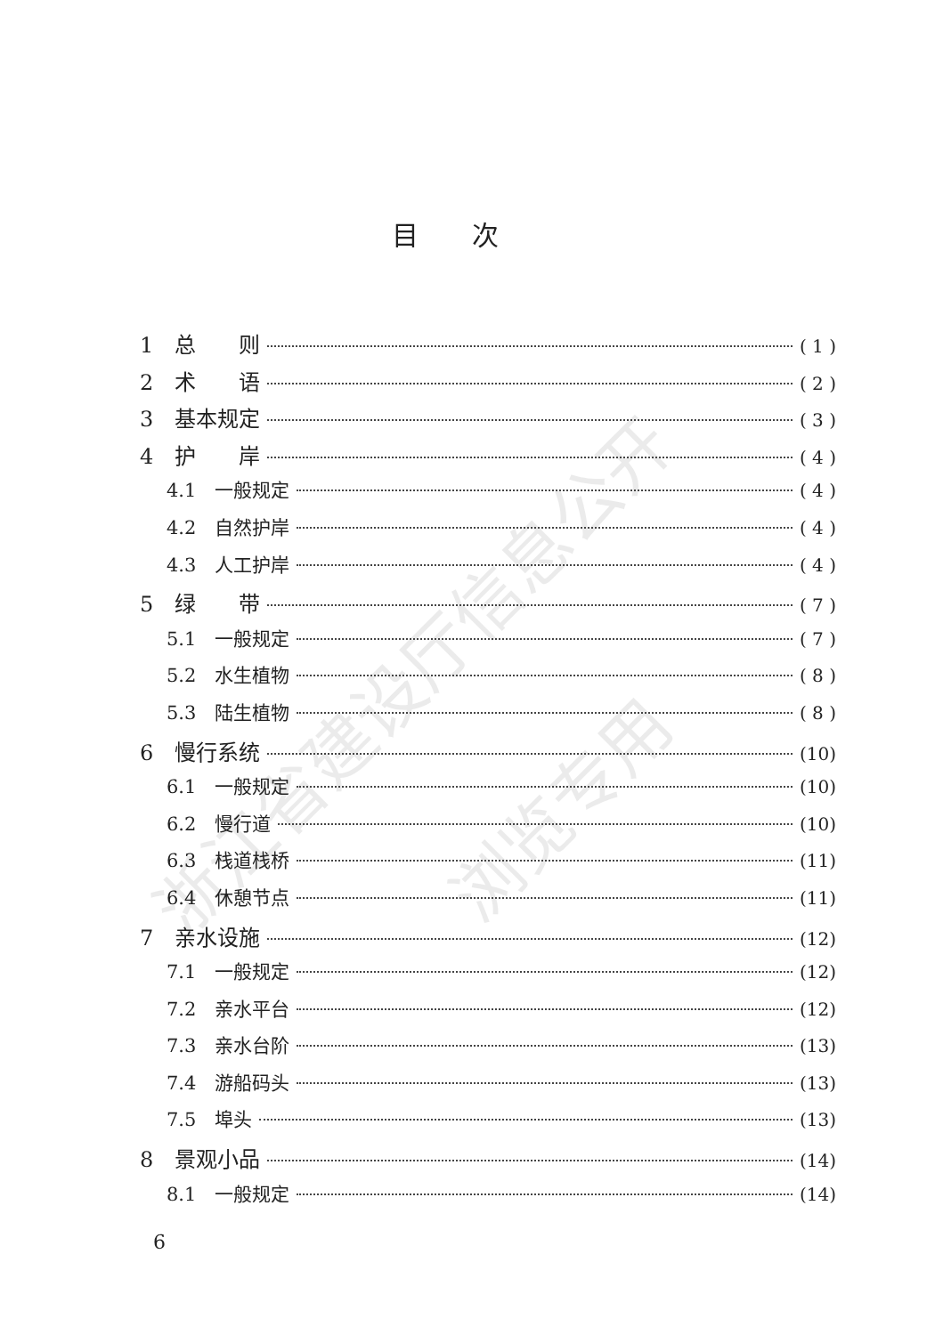浙江省建设厅信息公开
浏览专用
目次
1　总　　则 ( 1 )
2　术　　语 ( 2 )
3　基本规定 ( 3 )
4　护　　岸 ( 4 )
4.1　一般规定 ( 4 )
4.2　自然护岸 ( 4 )
4.3　人工护岸 ( 4 )
5　绿　　带 ( 7 )
5.1　一般规定 ( 7 )
5.2　水生植物 ( 8 )
5.3　陆生植物 ( 8 )
6　慢行系统 (10)
6.1　一般规定 (10)
6.2　慢行道 (10)
6.3　栈道栈桥 (11)
6.4　休憩节点 (11)
7　亲水设施 (12)
7.1　一般规定 (12)
7.2　亲水平台 (12)
7.3　亲水台阶 (13)
7.4　游船码头 (13)
7.5　埠头 (13)
8　景观小品 (14)
8.1　一般规定 (14)
6